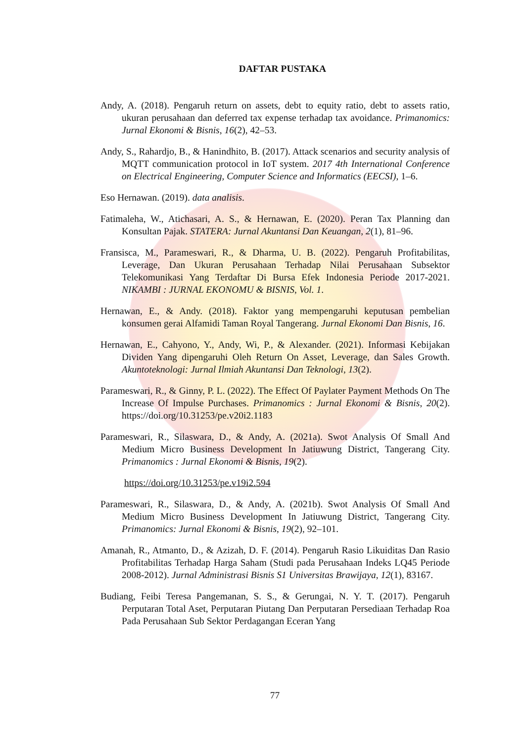DAFTAR PUSTAKA
Andy, A. (2018). Pengaruh return on assets, debt to equity ratio, debt to assets ratio, ukuran perusahaan dan deferred tax expense terhadap tax avoidance. Primanomics: Jurnal Ekonomi & Bisnis, 16(2), 42–53.
Andy, S., Rahardjo, B., & Hanindhito, B. (2017). Attack scenarios and security analysis of MQTT communication protocol in IoT system. 2017 4th International Conference on Electrical Engineering, Computer Science and Informatics (EECSI), 1–6.
Eso Hernawan. (2019). data analisis.
Fatimaleha, W., Atichasari, A. S., & Hernawan, E. (2020). Peran Tax Planning dan Konsultan Pajak. STATERA: Jurnal Akuntansi Dan Keuangan, 2(1), 81–96.
Fransisca, M., Parameswari, R., & Dharma, U. B. (2022). Pengaruh Profitabilitas, Leverage, Dan Ukuran Perusahaan Terhadap Nilai Perusahaan Subsektor Telekomunikasi Yang Terdaftar Di Bursa Efek Indonesia Periode 2017-2021. NIKAMBI : JURNAL EKONOMU & BISNIS, Vol. 1.
Hernawan, E., & Andy. (2018). Faktor yang mempengaruhi keputusan pembelian konsumen gerai Alfamidi Taman Royal Tangerang. Jurnal Ekonomi Dan Bisnis, 16.
Hernawan, E., Cahyono, Y., Andy, Wi, P., & Alexander. (2021). Informasi Kebijakan Dividen Yang dipengaruhi Oleh Return On Asset, Leverage, dan Sales Growth. Akuntoteknologi: Jurnal Ilmiah Akuntansi Dan Teknologi, 13(2).
Parameswari, R., & Ginny, P. L. (2022). The Effect Of Paylater Payment Methods On The Increase Of Impulse Purchases. Primanomics : Jurnal Ekonomi & Bisnis, 20(2). https://doi.org/10.31253/pe.v20i2.1183
Parameswari, R., Silaswara, D., & Andy, A. (2021a). Swot Analysis Of Small And Medium Micro Business Development In Jatiuwung District, Tangerang City. Primanomics : Jurnal Ekonomi & Bisnis, 19(2).
https://doi.org/10.31253/pe.v19i2.594
Parameswari, R., Silaswara, D., & Andy, A. (2021b). Swot Analysis Of Small And Medium Micro Business Development In Jatiuwung District, Tangerang City. Primanomics: Jurnal Ekonomi & Bisnis, 19(2), 92–101.
Amanah, R., Atmanto, D., & Azizah, D. F. (2014). Pengaruh Rasio Likuiditas Dan Rasio Profitabilitas Terhadap Harga Saham (Studi pada Perusahaan Indeks LQ45 Periode 2008-2012). Jurnal Administrasi Bisnis S1 Universitas Brawijaya, 12(1), 83167.
Budiang, Feibi Teresa Pangemanan, S. S., & Gerungai, N. Y. T. (2017). Pengaruh Perputaran Total Aset, Perputaran Piutang Dan Perputaran Persediaan Terhadap Roa Pada Perusahaan Sub Sektor Perdagangan Eceran Yang
77